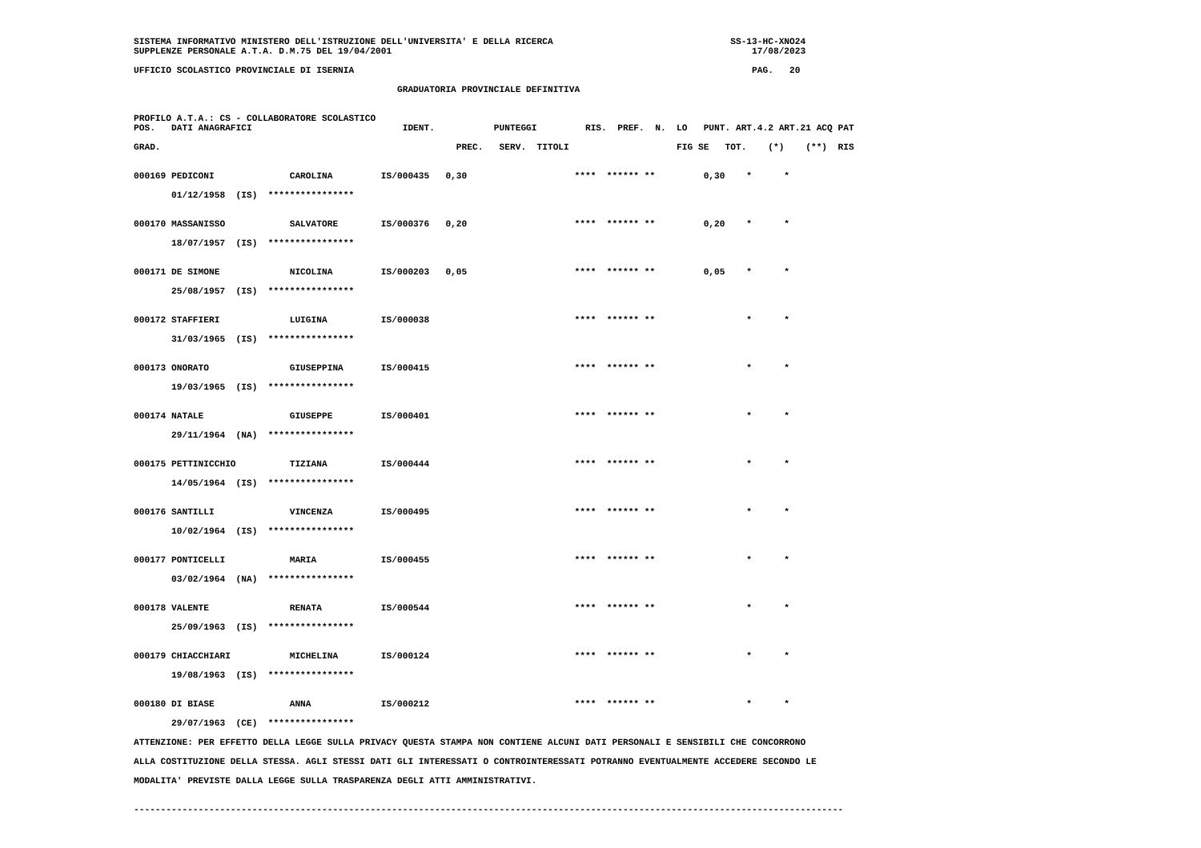SISTEMA INFORMATIVO MINISTERO DELL'ISTRUZIONE DELL'UNIVERSITA' E DELLA RICERCA                                 SS-13-HC-XNO24
SUPPLENZE PERSONALE A.T.A. D.M.75 DEL 19/04/2001                                                                   17/08/2023

UFFICIO SCOLASTICO PROVINCIALE DI ISERNIA                                                                          PAG.   20

                                                 GRADUATORIA PROVINCIALE DEFINITIVA


PROFILO A.T.A.: CS - COLLABORATORE SCOLASTICO
POS.   DATI ANAGRAFICI                            IDENT.           PUNTEGGI         RIS.  PREF.  N.  LO   PUNT. ART.4.2 ART.21 ACQ PAT

GRAD.                                                       PREC.   SERV.  TITOLI                    FIG SE   TOT.    (*)    (**)  RIS


000169 PEDICONI              CAROLINA         IS/000435   0,30                    ****  ****** **         0,30    *      *

       01/12/1958  (IS)  ****************


000170 MASSANISSO            SALVATORE        IS/000376   0,20                    ****  ****** **         0,20    *      *

       18/07/1957  (IS)  ****************


000171 DE SIMONE             NICOLINA         IS/000203   0,05                    ****  ****** **         0,05    *      *

       25/08/1957  (IS)  ****************


000172 STAFFIERI             LUIGINA          IS/000038                           ****  ****** **                 *      *

       31/03/1965  (IS)  ****************


000173 ONORATO               GIUSEPPINA       IS/000415                           ****  ****** **                 *      *

       19/03/1965  (IS)  ****************


000174 NATALE                GIUSEPPE         IS/000401                           ****  ****** **                 *      *

       29/11/1964  (NA)  ****************


000175 PETTINICCHIO          TIZIANA          IS/000444                           ****  ****** **                 *      *

       14/05/1964  (IS)  ****************


000176 SANTILLI              VINCENZA         IS/000495                           ****  ****** **                 *      *

       10/02/1964  (IS)  ****************


000177 PONTICELLI            MARIA            IS/000455                           ****  ****** **                 *      *

       03/02/1964  (NA)  ****************


000178 VALENTE               RENATA           IS/000544                           ****  ****** **                 *      *

       25/09/1963  (IS)  ****************


000179 CHIACCHIARI           MICHELINA        IS/000124                           ****  ****** **                 *      *

       19/08/1963  (IS)  ****************


000180 DI BIASE              ANNA             IS/000212                           ****  ****** **                 *      *

       29/07/1963  (CE)  ****************

ATTENZIONE: PER EFFETTO DELLA LEGGE SULLA PRIVACY QUESTA STAMPA NON CONTIENE ALCUNI DATI PERSONALI E SENSIBILI CHE CONCORRONO

ALLA COSTITUZIONE DELLA STESSA. AGLI STESSI DATI GLI INTERESSATI O CONTROINTERESSATI POTRANNO EVENTUALMENTE ACCEDERE SECONDO LE

MODALITA' PREVISTE DALLA LEGGE SULLA TRASPARENZA DEGLI ATTI AMMINISTRATIVI.


------------------------------------------------------------------------------------------------------------------------------------